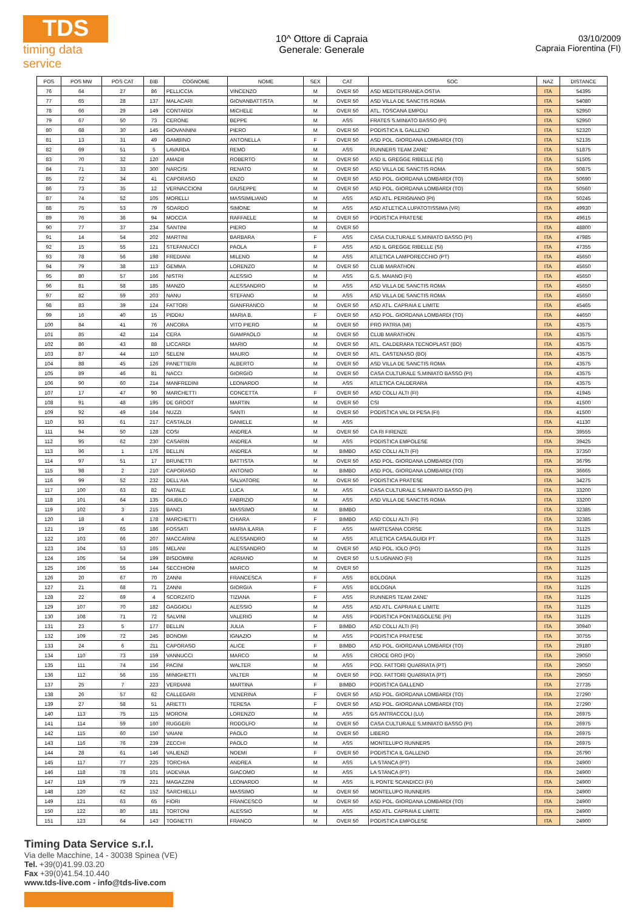TDS
timing data service
10^ Ottore di Capraia
Generale: Generale
03/10/2009
Capraia Fiorentina (FI)
| POS | POS MW | POS CAT | BIB | COGNOME | NOME | SEX | CAT | SOC | NAZ | DISTANCE |
| --- | --- | --- | --- | --- | --- | --- | --- | --- | --- | --- |
| 76 | 64 | 27 | 86 | PELLICCIA | VINCENZO | M | OVER 50 | ASD MEDITERRANEA OSTIA | ITA | 54395 |
| 77 | 65 | 28 | 137 | MALACARI | GIOVANBATTISTA | M | OVER 50 | ASD VILLA DE SANCTIS ROMA | ITA | 54080 |
| 78 | 66 | 29 | 149 | CONTARDI | MICHELE | M | OVER 50 | ATL. TOSCANA EMPOLI | ITA | 52950 |
| 79 | 67 | 50 | 73 | CERONE | BEPPE | M | ASS | FRATES S.MINIATO BASSO (PI) | ITA | 52950 |
| 80 | 68 | 30 | 145 | GIOVANNINI | PIERO | M | OVER 50 | PODISTICA IL GALLENO | ITA | 52320 |
| 81 | 13 | 31 | 49 | GAMBINO | ANTONELLA | F | OVER 50 | ASD POL. GIORDANA LOMBARDI (TO) | ITA | 52135 |
| 82 | 69 | 51 | 5 | LAVARDA | REMO | M | ASS | RUNNERS TEAM ZANE' | ITA | 51875 |
| 83 | 70 | 32 | 120 | AMADII | ROBERTO | M | OVER 50 | ASD IL GREGGE RIBELLE (SI) | ITA | 51505 |
| 84 | 71 | 33 | 300 | NARCISI | RENATO | M | OVER 50 | ASD VILLA DE SANCTIS ROMA | ITA | 50875 |
| 85 | 72 | 34 | 41 | CAPORASO | ENZO | M | OVER 50 | ASD POL. GIORDANA LOMBARDI (TO) | ITA | 50690 |
| 86 | 73 | 35 | 12 | VERNACCIONI | GIUSEPPE | M | OVER 50 | ASD POL. GIORDANA LOMBARDI (TO) | ITA | 50560 |
| 87 | 74 | 52 | 105 | MORELLI | MASSIMILIANO | M | ASS | ASD ATL. PERIGNANO (PI) | ITA | 50245 |
| 88 | 75 | 53 | 79 | SOARDO | SIMONE | M | ASS | ASD ATLETICA LUPATOTISSIMA (VR) | ITA | 49930 |
| 89 | 76 | 36 | 94 | MOCCIA | RAFFAELE | M | OVER 50 | PODISTICA PRATESE | ITA | 49615 |
| 90 | 77 | 37 | 234 | SANTINI | PIERO | M | OVER 50 | | ITA | 48800 |
| 91 | 14 | 54 | 202 | MARTINI | BARBARA | F | ASS | CASA CULTURALE S.MINIATO BASSO (PI) | ITA | 47985 |
| 92 | 15 | 55 | 121 | STEFANUCCI | PAOLA | F | ASS | ASD IL GREGGE RIBELLE (SI) | ITA | 47355 |
| 93 | 78 | 56 | 198 | FREDIANI | MILENO | M | ASS | ATLETICA LAMPORECCHIO (PT) | ITA | 45650 |
| 94 | 79 | 38 | 113 | GEMMA | LORENZO | M | OVER 50 | CLUB MARATHON | ITA | 45650 |
| 95 | 80 | 57 | 166 | NISTRI | ALESSIO | M | ASS | G.S. MAIANO (FI) | ITA | 45650 |
| 96 | 81 | 58 | 185 | MANZO | ALESSANDRO | M | ASS | ASD VILLA DE SANCTIS ROMA | ITA | 45650 |
| 97 | 82 | 59 | 203 | NANU | STEFANO | M | ASS | ASD VILLA DE SANCTIS ROMA | ITA | 45650 |
| 98 | 83 | 39 | 124 | FATTORI | GIANFRANCO | M | OVER 50 | ASD ATL. CAPRAIA E LIMITE | ITA | 45465 |
| 99 | 16 | 40 | 15 | PIDDIU | MARIA B. | F | OVER 50 | ASD POL. GIORDANA LOMBARDI (TO) | ITA | 44650 |
| 100 | 84 | 41 | 76 | ANCORA | VITO PIERO | M | OVER 50 | PRO PATRIA (MI) | ITA | 43575 |
| 101 | 85 | 42 | 114 | CERA | GIAMPAOLO | M | OVER 50 | CLUB MARATHON | ITA | 43575 |
| 102 | 86 | 43 | 88 | LICCARDI | MARIO | M | OVER 50 | ATL. CALDERARA TECNOPLAST (BO) | ITA | 43575 |
| 103 | 87 | 44 | 110 | SELENI | MAURO | M | OVER 50 | ATL. CASTENASO (BO) | ITA | 43575 |
| 104 | 88 | 45 | 126 | PANETTIERI | ALBERTO | M | OVER 50 | ASD VILLA DE SANCTIS ROMA | ITA | 43575 |
| 105 | 89 | 46 | 81 | NACCI | GIORGIO | M | OVER 50 | CASA CULTURALE S.MINIATO BASSO (PI) | ITA | 43575 |
| 106 | 90 | 60 | 214 | MANFREDINI | LEONARDO | M | ASS | ATLETICA CALDERARA | ITA | 43575 |
| 107 | 17 | 47 | 90 | MARCHETTI | CONCETTA | F | OVER 50 | ASD COLLI ALTI (FI) | ITA | 41945 |
| 108 | 91 | 48 | 195 | DE GROOT | MARTIN | M | OVER 50 | CSI | ITA | 41500 |
| 109 | 92 | 49 | 164 | NUZZI | SANTI | M | OVER 50 | PODISTICA VAL DI PESA (FI) | ITA | 41500 |
| 110 | 93 | 61 | 217 | CASTALDI | DANIELE | M | ASS | | ITA | 41130 |
| 111 | 94 | 50 | 128 | COSI | ANDREA | M | OVER 50 | CA RI FIRENZE | ITA | 39555 |
| 112 | 95 | 62 | 230 | CASARIN | ANDREA | M | ASS | PODISTICA EMPOLESE | ITA | 39425 |
| 113 | 96 | 1 | 176 | BELLIN | ANDREA | M | BIMBO | ASD COLLI ALTI (FI) | ITA | 37350 |
| 114 | 97 | 51 | 17 | BRUNETTI | BATTISTA | M | OVER 50 | ASD POL. GIORDANA LOMBARDI (TO) | ITA | 36795 |
| 115 | 98 | 2 | 210 | CAPORASO | ANTONIO | M | BIMBO | ASD POL. GIORDANA LOMBARDI (TO) | ITA | 36665 |
| 116 | 99 | 52 | 232 | DELL'AIA | SALVATORE | M | OVER 50 | PODISTICA PRATESE | ITA | 34275 |
| 117 | 100 | 63 | 82 | NATALE | LUCA | M | ASS | CASA CULTURALE S.MINIATO BASSO (PI) | ITA | 33200 |
| 118 | 101 | 64 | 135 | GIUBILO | FABRIZIO | M | ASS | ASD VILLA DE SANCTIS ROMA | ITA | 33200 |
| 119 | 102 | 3 | 215 | BANCI | MASSIMO | M | BIMBO | | ITA | 32385 |
| 120 | 18 | 4 | 178 | MARCHETTI | CHIARA | F | BIMBO | ASD COLLI ALTI (FI) | ITA | 32385 |
| 121 | 19 | 65 | 186 | FOSSATI | MARIA ILARIA | F | ASS | MARTESANA CORSE | ITA | 31125 |
| 122 | 103 | 66 | 207 | MACCARINI | ALESSANDRO | M | ASS | ATLETICA CASALGUIDI PT | ITA | 31125 |
| 123 | 104 | 53 | 165 | MELANI | ALESSANDRO | M | OVER 50 | ASD POL. IOLO (PO) | ITA | 31125 |
| 124 | 105 | 54 | 199 | BISDOMINI | ADRIANO | M | OVER 50 | U.S.UGNANO (FI) | ITA | 31125 |
| 125 | 106 | 55 | 144 | SECCHIONI | MARCO | M | OVER 50 | | ITA | 31125 |
| 126 | 20 | 67 | 70 | ZANNI | FRANCESCA | F | ASS | BOLOGNA | ITA | 31125 |
| 127 | 21 | 68 | 71 | ZANNI | GIORGIA | F | ASS | BOLOGNA | ITA | 31125 |
| 128 | 22 | 69 | 4 | SCORZATO | TIZIANA | F | ASS | RUNNERS TEAM ZANE' | ITA | 31125 |
| 129 | 107 | 70 | 182 | GAGGIOLI | ALESSIO | M | ASS | ASD ATL. CAPRAIA E LIMITE | ITA | 31125 |
| 130 | 108 | 71 | 72 | SALVINI | VALERIO | M | ASS | PODISTICA PONTAEGOLESE (PI) | ITA | 31125 |
| 131 | 23 | 5 | 177 | BELLIN | JULIA | F | BIMBO | ASD COLLI ALTI (FI) | ITA | 30940 |
| 132 | 109 | 72 | 245 | BONOMI | IGNAZIO | M | ASS | PODISTICA PRATESE | ITA | 30755 |
| 133 | 24 | 6 | 211 | CAPORASO | ALICE | F | BIMBO | ASD POL. GIORDANA LOMBARDI (TO) | ITA | 29180 |
| 134 | 110 | 73 | 159 | VANNUCCI | MARCO | M | ASS | CROCE ORO (PO) | ITA | 29050 |
| 135 | 111 | 74 | 156 | PACINI | WALTER | M | ASS | POD. FATTORI QUARRATA (PT) | ITA | 29050 |
| 136 | 112 | 56 | 155 | MINIGHETTI | VALTER | M | OVER 50 | POD. FATTORI QUARRATA (PT) | ITA | 29050 |
| 137 | 25 | 7 | 223 | VERDIANI | MARTINA | F | BIMBO | PODISTICA GALLENO | ITA | 27735 |
| 138 | 26 | 57 | 62 | CALLEGARI | VENERINA | F | OVER 50 | ASD POL. GIORDANA LOMBARDI (TO) | ITA | 27290 |
| 139 | 27 | 58 | 51 | ARIETTI | TERESA | F | OVER 50 | ASD POL. GIORDANA LOMBARDI (TO) | ITA | 27290 |
| 140 | 113 | 75 | 115 | MORONI | LORENZO | M | ASS | GS ANTRACCOLI (LU) | ITA | 26975 |
| 141 | 114 | 59 | 160 | RUGGERI | RODOLFO | M | OVER 50 | CASA CULTURALE S.MINIATO BASSO (PI) | ITA | 26975 |
| 142 | 115 | 60 | 150 | VAIANI | PAOLO | M | OVER 50 | LIBERO | ITA | 26975 |
| 143 | 116 | 76 | 239 | ZECCHI | PAOLO | M | ASS | MONTELUPO RUNNERS | ITA | 26975 |
| 144 | 28 | 61 | 146 | VALIENZI | NOEMI | F | OVER 50 | PODISTICA IL GALLENO | ITA | 26790 |
| 145 | 117 | 77 | 225 | TORCHIA | ANDREA | M | ASS | LA STANCA (PT) | ITA | 24900 |
| 146 | 118 | 78 | 101 | IADEVAIA | GIACOMO | M | ASS | LA STANCA (PT) | ITA | 24900 |
| 147 | 119 | 79 | 221 | MAGAZZINI | LEONARDO | M | ASS | IL PONTE SCANDICCI (FI) | ITA | 24900 |
| 148 | 120 | 62 | 152 | SARCHIELLI | MASSIMO | M | OVER 50 | MONTELUPO RUNNERS | ITA | 24900 |
| 149 | 121 | 63 | 65 | FIORI | FRANCESCO | M | OVER 50 | ASD POL. GIORDANA LOMBARDI (TO) | ITA | 24900 |
| 150 | 122 | 80 | 181 | TORTONI | ALESSIO | M | ASS | ASD ATL. CAPRAIA E LIMITE | ITA | 24900 |
| 151 | 123 | 64 | 143 | TOGNETTI | FRANCO | M | OVER 50 | PODISTICA EMPOLESE | ITA | 24900 |
Timing Data Service s.r.l.
Via delle Macchine, 14 - 30038 Spinea (VE)
Tel. +39(0)41.99.03.20
Fax +39(0)41.54.10.440
www.tds-live.com - info@tds-live.com